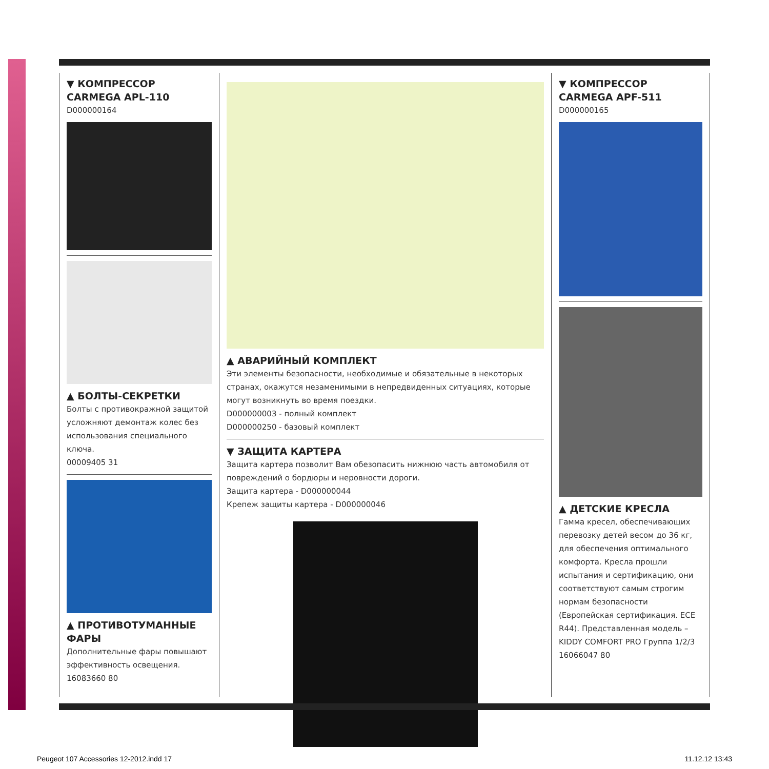▼ КОМПРЕССОР
CARMEGA APL-110
D000000164
▲ БОЛТЫ-СЕКРЕТКИ
Болты с противокражной защитой усложняют демонтаж колес без использования специального ключа.
00009405 31
▲ ПРОТИВОТУМАННЫЕ ФАРЫ
Дополнительные фары повышают эффективность освещения.
16083660 80
▲ АВАРИЙНЫЙ КОМПЛЕКТ
Эти элементы безопасности, необходимые и обязательные в некоторых странах, окажутся незаменимыми в непредвиденных ситуациях, которые могут возникнуть во время поездки.
D000000003 - полный комплект
D000000250 - базовый комплект
▼ ЗАЩИТА КАРТЕРА
Защита картера позволит Вам обезопасить нижнюю часть автомобиля от повреждений о бордюры и неровности дороги.
Защита картера - D000000044
Крепеж защиты картера - D000000046
▼ КОМПРЕССОР
CARMEGA APF-511
D000000165
▲ ДЕТСКИЕ КРЕСЛА
Гамма кресел, обеспечивающих перевозку детей весом до 36 кг, для обеспечения оптимального комфорта. Кресла прошли испытания и сертификацию, они соответствуют самым строгим нормам безопасности (Европейская сертификация. ECE R44). Представленная модель – KIDDY COMFORT PRO Группа 1/2/3
16066047 80
Peugeot 107 Accessories 12-2012.indd 17
11.12.12 13:43